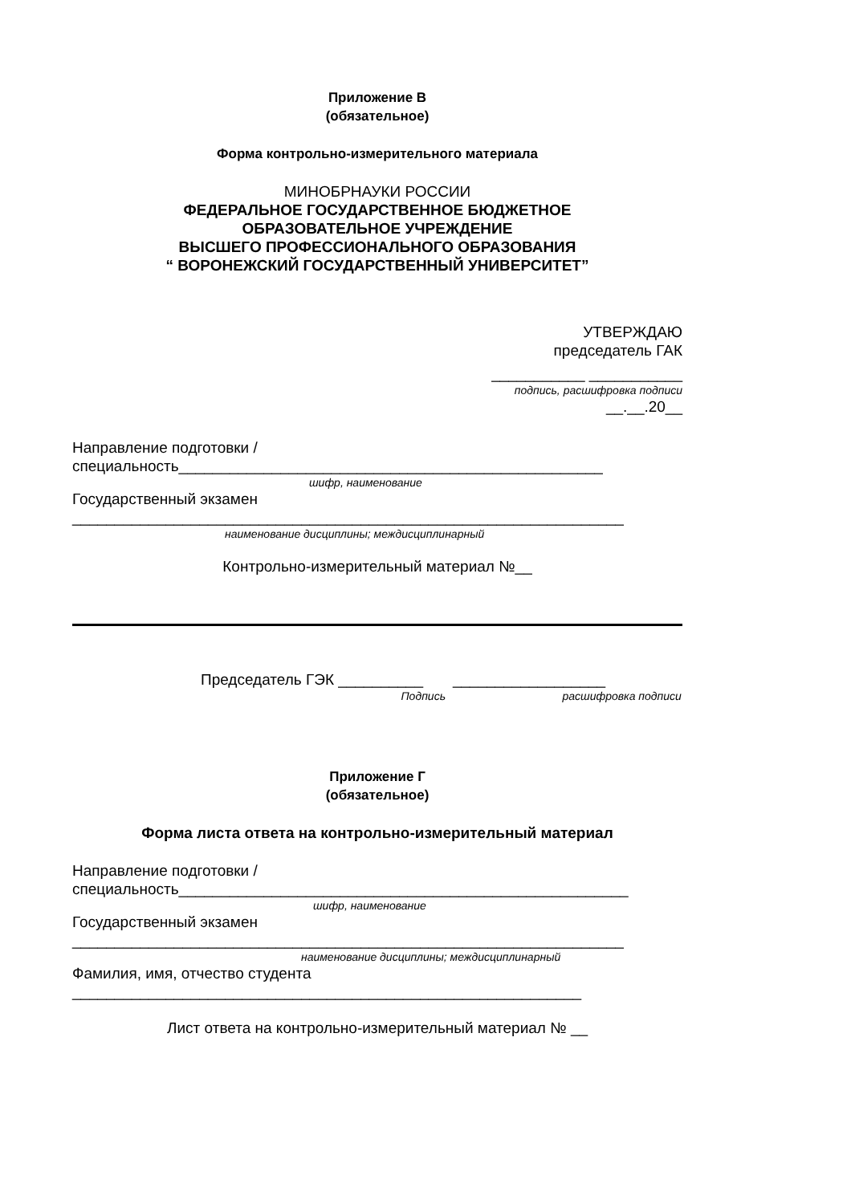Приложение В
(обязательное)
Форма контрольно-измерительного материала
МИНОБРНАУКИ РОССИИ
ФЕДЕРАЛЬНОЕ ГОСУДАРСТВЕННОЕ БЮДЖЕТНОЕ
ОБРАЗОВАТЕЛЬНОЕ УЧРЕЖДЕНИЕ
ВЫСШЕГО ПРОФЕССИОНАЛЬНОГО ОБРАЗОВАНИЯ
“ ВОРОНЕЖСКИЙ ГОСУДАРСТВЕННЫЙ УНИВЕРСИТЕТ”
УТВЕРЖДАЮ
председатель ГАК
___________ ___________
подпись, расшифровка подписи
__.__.20__
Направление подготовки /
специальность__________________________________________________
шифр, наименование
Государственный экзамен
_________________________________________________________________
наименование дисциплины; междисциплинарный
Контрольно-измерительный материал №__
Председатель ГЭК __________ __________________
Подпись расшифровка подписи
Приложение Г
(обязательное)
Форма листа ответа на контрольно-измерительный материал
Направление подготовки /
специальность_____________________________________________________
шифр, наименование
Государственный экзамен
_________________________________________________________________
наименование дисциплины; междисциплинарный
Фамилия, имя, отчество студента
____________________________________________________________
Лист ответа на контрольно-измерительный материал № __